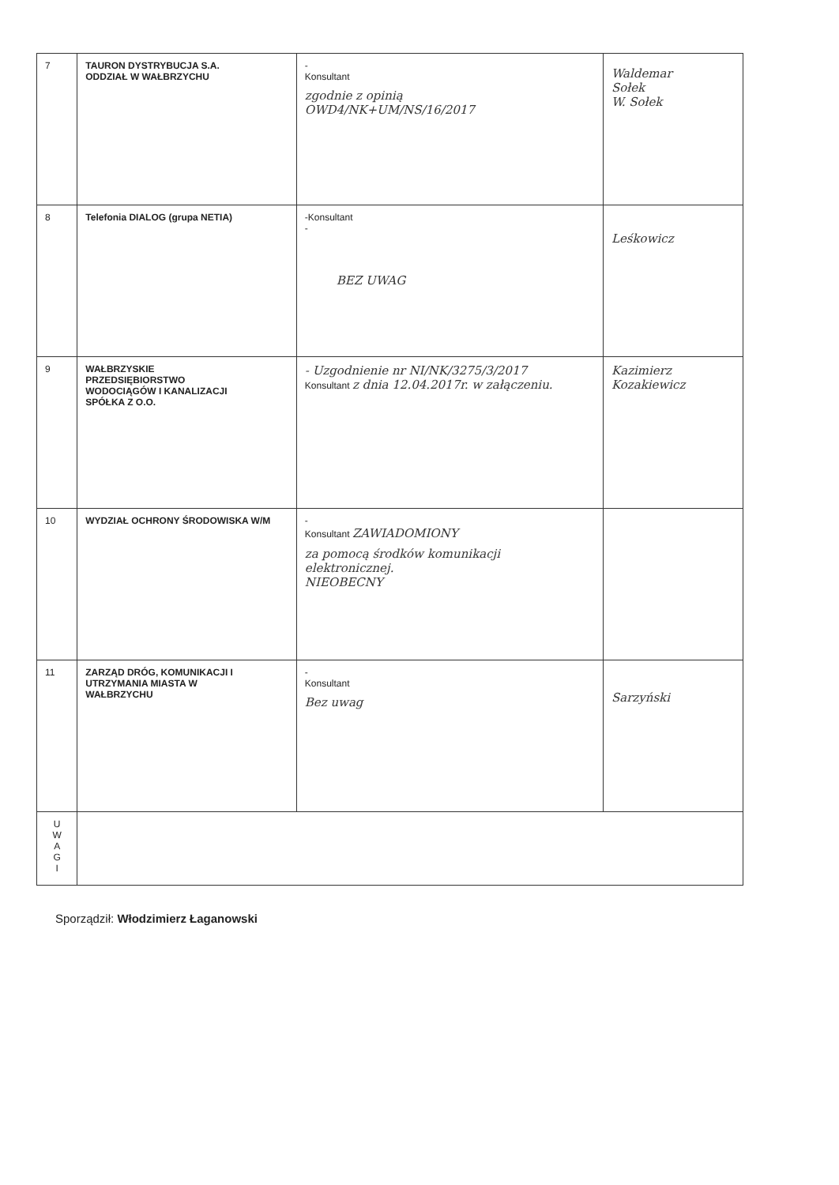| 7 | TAURON DYSTRYBUCJA S.A. ODDZIAŁ W WAŁBRZYCHU | - Konsultant zgodnie z opinią OWD4/NK+UM/NS/16/2017 | Waldemar Sołek W. Sołek |
| 8 | Telefonia DIALOG (grupa NETIA) | -Konsultant - BEZ UWAG | Leśkowicz |
| 9 | WAŁBRZYSKIE PRZEDSIĘBIORSTWO WODOCIĄGÓW I KANALIZACJI SPÓŁKA Z O.O. | - Uzgodnienie nr NI/NK/3275/3/2017 Konsultant z dnia 12.04.2017r. w załączeniu. | Kazimierz Kozakiewicz |
| 10 | WYDZIAŁ OCHRONY ŚRODOWISKA W/M | - Konsultant ZAWIADOMIONY za pomocą środków komunikacji elektronicznej. NIEOBECNY | |
| 11 | ZARZĄD DRÓG, KOMUNIKACJI I UTRZYMANIA MIASTA W WAŁBRZYCHU | - Konsultant Bez uwag | Sarzyński |
| U W A G I | | | |
Sporządził: Włodzimierz Łaganowski